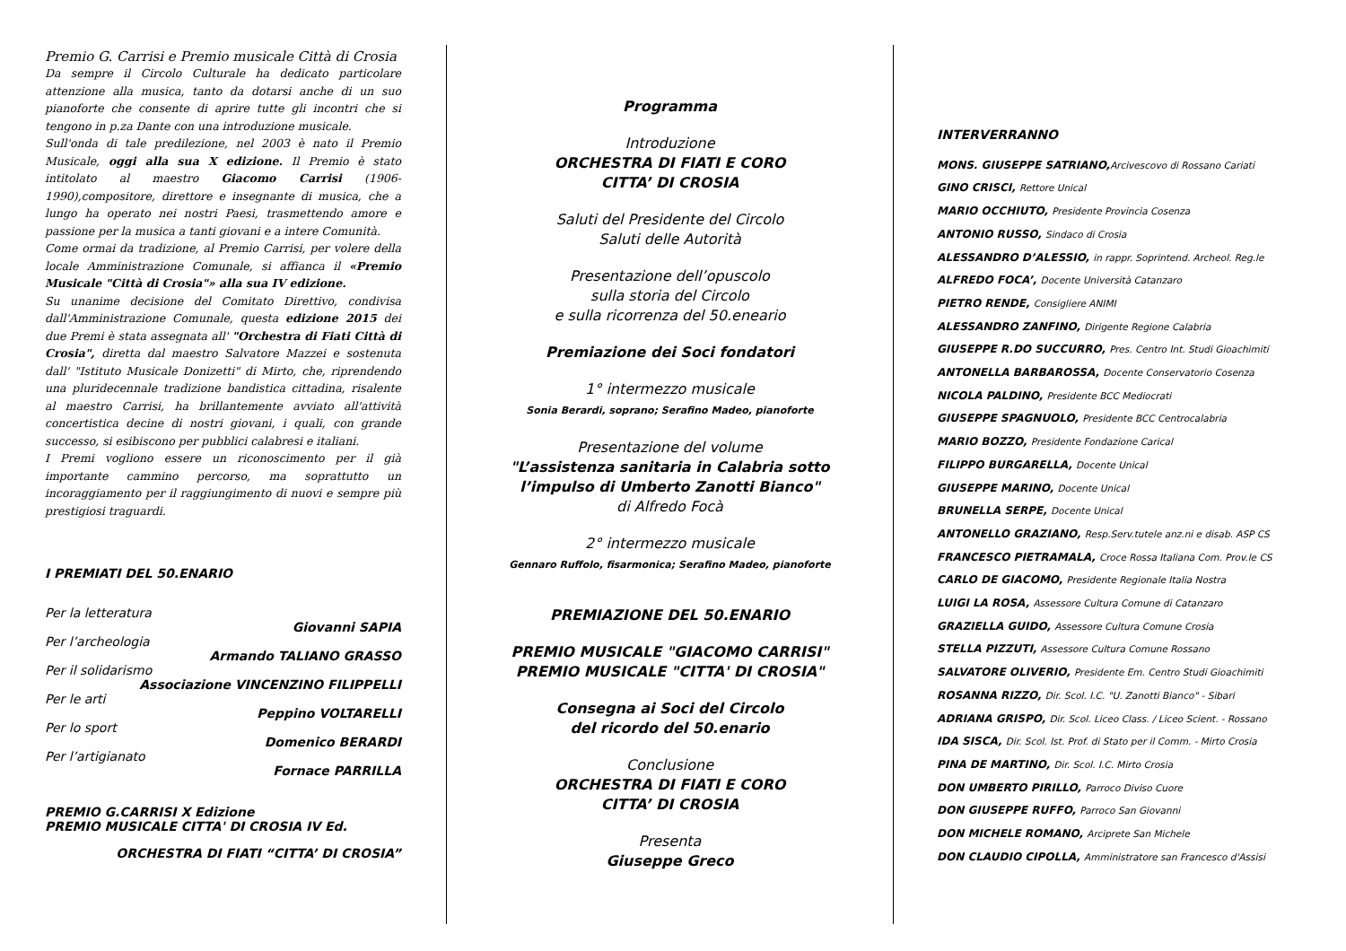Premio G. Carrisi e Premio musicale Città di Crosia
Da sempre il Circolo Culturale ha dedicato particolare attenzione alla musica, tanto da dotarsi anche di un suo pianoforte che consente di aprire tutte gli incontri che si tengono in p.za Dante con una introduzione musicale.
Sull'onda di tale predilezione, nel 2003 è nato il Premio Musicale, oggi alla sua X edizione. Il Premio è stato intitolato al maestro Giacomo Carrisi (1906-1990),compositore, direttore e insegnante di musica, che a lungo ha operato nei nostri Paesi, trasmettendo amore e passione per la musica a tanti giovani e a intere Comunità.
Come ormai da tradizione, al Premio Carrisi, per volere della locale Amministrazione Comunale, si affianca il «Premio Musicale "Città di Crosia"» alla sua IV edizione.
Su unanime decisione del Comitato Direttivo, condivisa dall'Amministrazione Comunale, questa edizione 2015 dei due Premi è stata assegnata all' "Orchestra di Fiati Città di Crosia", diretta dal maestro Salvatore Mazzei e sostenuta dall' "Istituto Musicale Donizetti" di Mirto, che, riprendendo una pluridecennale tradizione bandistica cittadina, risalente al maestro Carrisi, ha brillantemente avviato all'attività concertistica decine di nostri giovani, i quali, con grande successo, si esibiscono per pubblici calabresi e italiani.
I Premi vogliono essere un riconoscimento per il già importante cammino percorso, ma soprattutto un incoraggiamento per il raggiungimento di nuovi e sempre più prestigiosi traguardi.
I PREMIATI DEL 50.ENARIO
Per la letteratura
Giovanni SAPIA
Per l’archeologia
Armando TALIANO GRASSO
Per il solidarismo
Associazione VINCENZINO FILIPPELLI
Per le arti
Peppino VOLTARELLI
Per lo sport
Domenico BERARDI
Per l’artigianato
Fornace PARRILLA
PREMIO G.CARRISI X Edizione
PREMIO MUSICALE CITTA' DI CROSIA IV Ed.
ORCHESTRA DI FIATI “CITTA’ DI CROSIA”
Programma
Introduzione
ORCHESTRA DI FIATI E CORO
CITTA’ DI CROSIA
Saluti del Presidente del Circolo
Saluti delle Autorità
Presentazione dell’opuscolo
sulla storia del Circolo
e sulla ricorrenza del 50.eneario
Premiazione dei Soci fondatori
1° intermezzo musicale
Sonia Berardi, soprano; Serafino Madeo, pianoforte
Presentazione del volume
"L’assistenza sanitaria in Calabria sotto
l’impulso di Umberto Zanotti Bianco"
di Alfredo Focà
2° intermezzo musicale
Gennaro Ruffolo, fisarmonica; Serafino Madeo, pianoforte
PREMIAZIONE DEL 50.ENARIO
PREMIO MUSICALE "GIACOMO CARRISI"
PREMIO MUSICALE "CITTA' DI CROSIA"
Consegna ai Soci del Circolo
del ricordo del 50.enario
Conclusione
ORCHESTRA DI FIATI E CORO
CITTA’ DI CROSIA
Presenta
Giuseppe Greco
INTERVERRANNO
MONS. GIUSEPPE SATRIANO,Arcivescovo di Rossano Cariati
GINO CRISCI, Rettore Unical
MARIO OCCHIUTO, Presidente Provincia Cosenza
ANTONIO RUSSO, Sindaco di Crosia
ALESSANDRO D’ALESSIO, in rappr. Soprintend. Archeol. Reg.le
ALFREDO FOCA’, Docente Università Catanzaro
PIETRO RENDE, Consigliere ANIMI
ALESSANDRO ZANFINO, Dirigente Regione Calabria
GIUSEPPE R.DO SUCCURRO, Pres. Centro Int. Studi Gioachimiti
ANTONELLA BARBAROSSA, Docente Conservatorio Cosenza
NICOLA PALDINO, Presidente BCC Mediocrati
GIUSEPPE SPAGNUOLO, Presidente BCC Centrocalabria
MARIO BOZZO, Presidente Fondazione Carical
FILIPPO BURGARELLA, Docente Unical
GIUSEPPE MARINO, Docente Unical
BRUNELLA SERPE, Docente Unical
ANTONELLO GRAZIANO, Resp.Serv.tutele anz.ni e disab. ASP CS
FRANCESCO PIETRAMALA, Croce Rossa Italiana Com. Prov.le CS
CARLO DE GIACOMO, Presidente Regionale Italia Nostra
LUIGI LA ROSA, Assessore Cultura Comune di Catanzaro
GRAZIELLA GUIDO, Assessore Cultura Comune Crosia
STELLA PIZZUTI, Assessore Cultura Comune Rossano
SALVATORE OLIVERIO, Presidente Em. Centro Studi Gioachimiti
ROSANNA RIZZO, Dir. Scol. I.C. "U. Zanotti Bianco" - Sibari
ADRIANA GRISPO, Dir. Scol. Liceo Class. / Liceo Scient. - Rossano
IDA SISCA, Dir. Scol. Ist. Prof. di Stato per il Comm. - Mirto Crosia
PINA DE MARTINO, Dir. Scol. I.C. Mirto Crosia
DON UMBERTO PIRILLO, Parroco Diviso Cuore
DON GIUSEPPE RUFFO, Parroco San Giovanni
DON MICHELE ROMANO, Arciprete San Michele
DON CLAUDIO CIPOLLA, Amministratore san Francesco d'Assisi